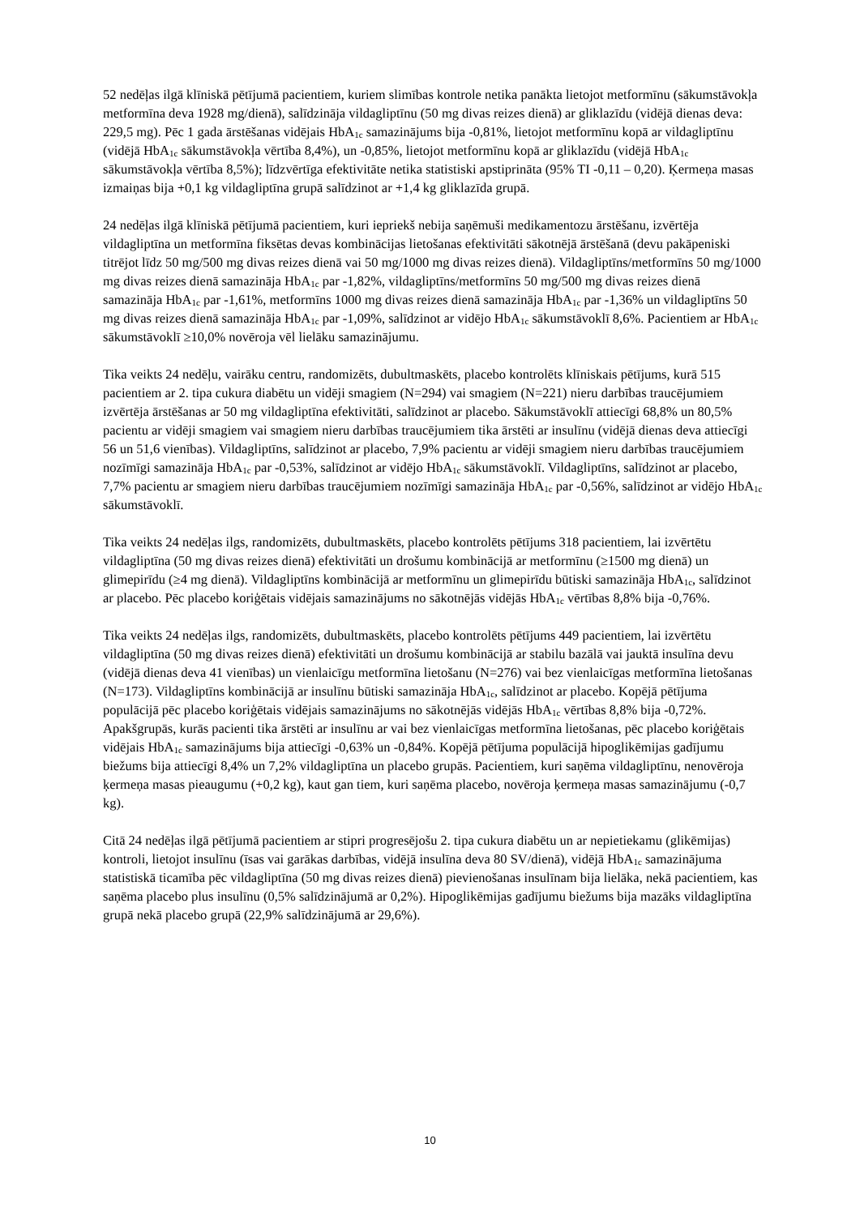52 nedēļas ilgā klīniskā pētījumā pacientiem, kuriem slimības kontrole netika panākta lietojot metformīnu (sākumstāvokļa metformīna deva 1928 mg/dienā), salīdzināja vildagliptīnu (50 mg divas reizes dienā) ar gliklazīdu (vidējā dienas deva: 229,5 mg). Pēc 1 gada ārstēšanas vidējais HbA<sub>1c</sub> samazinājums bija -0,81%, lietojot metformīnu kopā ar vildagliptīnu (vidējā HbA<sub>1c</sub> sākumstāvokļa vērtība 8,4%), un -0,85%, lietojot metformīnu kopā ar gliklazīdu (vidējā HbA<sub>1c</sub> sākumstāvokļa vērtība 8,5%); līdzvērtīga efektivitāte netika statistiski apstiprināta (95% TI -0,11 – 0,20). Ķermeņa masas izmaiņas bija +0,1 kg vildagliptīna grupā salīdzinot ar +1,4 kg gliklazīda grupā.
24 nedēļas ilgā klīniskā pētījumā pacientiem, kuri iepriekš nebija saņēmuši medikamentozu ārstēšanu, izvērtēja vildagliptīna un metformīna fiksētas devas kombinācijas lietošanas efektivitāti sākotnējā ārstēšanā (devu pakāpeniski titrējot līdz 50 mg/500 mg divas reizes dienā vai 50 mg/1000 mg divas reizes dienā). Vildagliptīns/metformīns 50 mg/1000 mg divas reizes dienā samazināja HbA<sub>1c</sub> par -1,82%, vildagliptīns/metformīns 50 mg/500 mg divas reizes dienā samazināja HbA<sub>1c</sub> par -1,61%, metformīns 1000 mg divas reizes dienā samazināja HbA<sub>1c</sub> par -1,36% un vildagliptīns 50 mg divas reizes dienā samazināja HbA<sub>1c</sub> par -1,09%, salīdzinot ar vidējo HbA<sub>1c</sub> sākumstāvoklī 8,6%. Pacientiem ar HbA<sub>1c</sub> sākumstāvoklī ≥10,0% novēroja vēl lielāku samazinājumu.
Tika veikts 24 nedēļu, vairāku centru, randomizēts, dubultmaskēts, placebo kontrolēts klīniskais pētījums, kurā 515 pacientiem ar 2. tipa cukura diabētu un vidēji smagiem (N=294) vai smagiem (N=221) nieru darbības traucējumiem izvērtēja ārstēšanas ar 50 mg vildagliptīna efektivitāti, salīdzinot ar placebo. Sākumstāvoklī attiecīgi 68,8% un 80,5% pacientu ar vidēji smagiem vai smagiem nieru darbības traucējumiem tika ārstēti ar insulīnu (vidējā dienas deva attiecīgi 56 un 51,6 vienības). Vildagliptīns, salīdzinot ar placebo, 7,9% pacientu ar vidēji smagiem nieru darbības traucējumiem nozīmīgi samazināja HbA<sub>1c</sub> par -0,53%, salīdzinot ar vidējo HbA<sub>1c</sub> sākumstāvoklī. Vildagliptīns, salīdzinot ar placebo, 7,7% pacientu ar smagiem nieru darbības traucējumiem nozīmīgi samazināja HbA<sub>1c</sub> par -0,56%, salīdzinot ar vidējo HbA<sub>1c</sub> sākumstāvoklī.
Tika veikts 24 nedēļas ilgs, randomizēts, dubultmaskēts, placebo kontrolēts pētījums 318 pacientiem, lai izvērtētu vildagliptīna (50 mg divas reizes dienā) efektivitāti un drošumu kombinācijā ar metformīnu (≥1500 mg dienā) un glimepirīdu (≥4 mg dienā). Vildagliptīns kombinācijā ar metformīnu un glimepirīdu būtiski samazināja HbA<sub>1c</sub>, salīdzinot ar placebo. Pēc placebo koriģētais vidējais samazinājums no sākotnējās vidējās HbA<sub>1c</sub> vērtības 8,8% bija -0,76%.
Tika veikts 24 nedēļas ilgs, randomizēts, dubultmaskēts, placebo kontrolēts pētījums 449 pacientiem, lai izvērtētu vildagliptīna (50 mg divas reizes dienā) efektivitāti un drošumu kombinācijā ar stabilu bazālā vai jauktā insulīna devu (vidējā dienas deva 41 vienības) un vienlaicīgu metformīna lietošanu (N=276) vai bez vienlaicīgas metformīna lietošanas (N=173). Vildagliptīns kombinācijā ar insulīnu būtiski samazināja HbA<sub>1c</sub>, salīdzinot ar placebo. Kopējā pētījuma populācijā pēc placebo koriģētais vidējais samazinājums no sākotnējās vidējās HbA<sub>1c</sub> vērtības 8,8% bija -0,72%. Apakšgrupās, kurās pacienti tika ārstēti ar insulīnu ar vai bez vienlaicīgas metformīna lietošanas, pēc placebo koriģētais vidējais HbA<sub>1c</sub> samazinājums bija attiecīgi -0,63% un -0,84%. Kopējā pētījuma populācijā hipoglikēmijas gadījumu biežums bija attiecīgi 8,4% un 7,2% vildagliptīna un placebo grupās. Pacientiem, kuri saņēma vildagliptīnu, nenovēroja ķermeņa masas pieaugumu (+0,2 kg), kaut gan tiem, kuri saņēma placebo, novēroja ķermeņa masas samazinājumu (-0,7 kg).
Citā 24 nedēļas ilgā pētījumā pacientiem ar stipri progresējošu 2. tipa cukura diabētu un ar nepietiekamu (glikēmijas) kontroli, lietojot insulīnu (īsas vai garākas darbības, vidējā insulīna deva 80 SV/dienā), vidējā HbA<sub>1c</sub> samazinājuma statistiskā ticamība pēc vildagliptīna (50 mg divas reizes dienā) pievienošanas insulīnam bija lielāka, nekā pacientiem, kas saņēma placebo plus insulīnu (0,5% salīdzinājumā ar 0,2%). Hipoglikēmijas gadījumu biežums bija mazāks vildagliptīna grupā nekā placebo grupā (22,9% salīdzinājumā ar 29,6%).
10